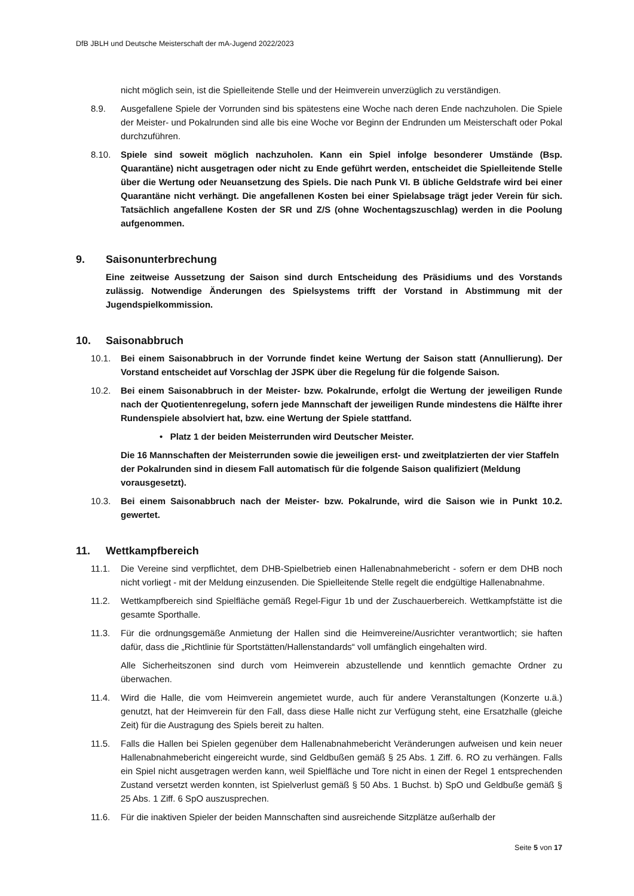DfB JBLH und Deutsche Meisterschaft der mA-Jugend 2022/2023
nicht möglich sein, ist die Spielleitende Stelle und der Heimverein unverzüglich zu verständigen.
8.9. Ausgefallene Spiele der Vorrunden sind bis spätestens eine Woche nach deren Ende nachzuholen. Die Spiele der Meister- und Pokalrunden sind alle bis eine Woche vor Beginn der Endrunden um Meisterschaft oder Pokal durchzuführen.
8.10. Spiele sind soweit möglich nachzuholen. Kann ein Spiel infolge besonderer Umstände (Bsp. Quarantäne) nicht ausgetragen oder nicht zu Ende geführt werden, entscheidet die Spielleitende Stelle über die Wertung oder Neuansetzung des Spiels. Die nach Punk VI. B übliche Geldstrafe wird bei einer Quarantäne nicht verhängt. Die angefallenen Kosten bei einer Spielabsage trägt jeder Verein für sich. Tatsächlich angefallene Kosten der SR und Z/S (ohne Wochentagszuschlag) werden in die Poolung aufgenommen.
9. Saisonunterbrechung
Eine zeitweise Aussetzung der Saison sind durch Entscheidung des Präsidiums und des Vorstands zulässig. Notwendige Änderungen des Spielsystems trifft der Vorstand in Abstimmung mit der Jugendspielkommission.
10. Saisonabbruch
10.1. Bei einem Saisonabbruch in der Vorrunde findet keine Wertung der Saison statt (Annullierung). Der Vorstand entscheidet auf Vorschlag der JSPK über die Regelung für die folgende Saison.
10.2. Bei einem Saisonabbruch in der Meister- bzw. Pokalrunde, erfolgt die Wertung der jeweiligen Runde nach der Quotientenregelung, sofern jede Mannschaft der jeweiligen Runde mindestens die Hälfte ihrer Rundenspiele absolviert hat, bzw. eine Wertung der Spiele stattfand.
• Platz 1 der beiden Meisterrunden wird Deutscher Meister.
Die 16 Mannschaften der Meisterrunden sowie die jeweiligen erst- und zweitplatzierten der vier Staffeln der Pokalrunden sind in diesem Fall automatisch für die folgende Saison qualifiziert (Meldung vorausgesetzt).
10.3. Bei einem Saisonabbruch nach der Meister- bzw. Pokalrunde, wird die Saison wie in Punkt 10.2. gewertet.
11. Wettkampfbereich
11.1. Die Vereine sind verpflichtet, dem DHB-Spielbetrieb einen Hallenabnahmebericht - sofern er dem DHB noch nicht vorliegt - mit der Meldung einzusenden. Die Spielleitende Stelle regelt die endgültige Hallenabnahme.
11.2. Wettkampfbereich sind Spielfläche gemäß Regel-Figur 1b und der Zuschauerbereich. Wettkampfstätte ist die gesamte Sporthalle.
11.3. Für die ordnungsgemäße Anmietung der Hallen sind die Heimvereine/Ausrichter verantwortlich; sie haften dafür, dass die „Richtlinie für Sportstätten/Hallenstandards“ voll umfänglich eingehalten wird.
Alle Sicherheitszonen sind durch vom Heimverein abzustellende und kenntlich gemachte Ordner zu überwachen.
11.4. Wird die Halle, die vom Heimverein angemietet wurde, auch für andere Veranstaltungen (Konzerte u.ä.) genutzt, hat der Heimverein für den Fall, dass diese Halle nicht zur Verfügung steht, eine Ersatzhalle (gleiche Zeit) für die Austragung des Spiels bereit zu halten.
11.5. Falls die Hallen bei Spielen gegenüber dem Hallenabnahmebericht Veränderungen aufweisen und kein neuer Hallenabnahmebericht eingereicht wurde, sind Geldbußen gemäß § 25 Abs. 1 Ziff. 6. RO zu verhängen. Falls ein Spiel nicht ausgetragen werden kann, weil Spielfläche und Tore nicht in einen der Regel 1 entsprechenden Zustand versetzt werden konnten, ist Spielverlust gemäß § 50 Abs. 1 Buchst. b) SpO und Geldbuße gemäß § 25 Abs. 1 Ziff. 6 SpO auszusprechen.
11.6. Für die inaktiven Spieler der beiden Mannschaften sind ausreichende Sitzplätze außerhalb der
Seite 5 von 17